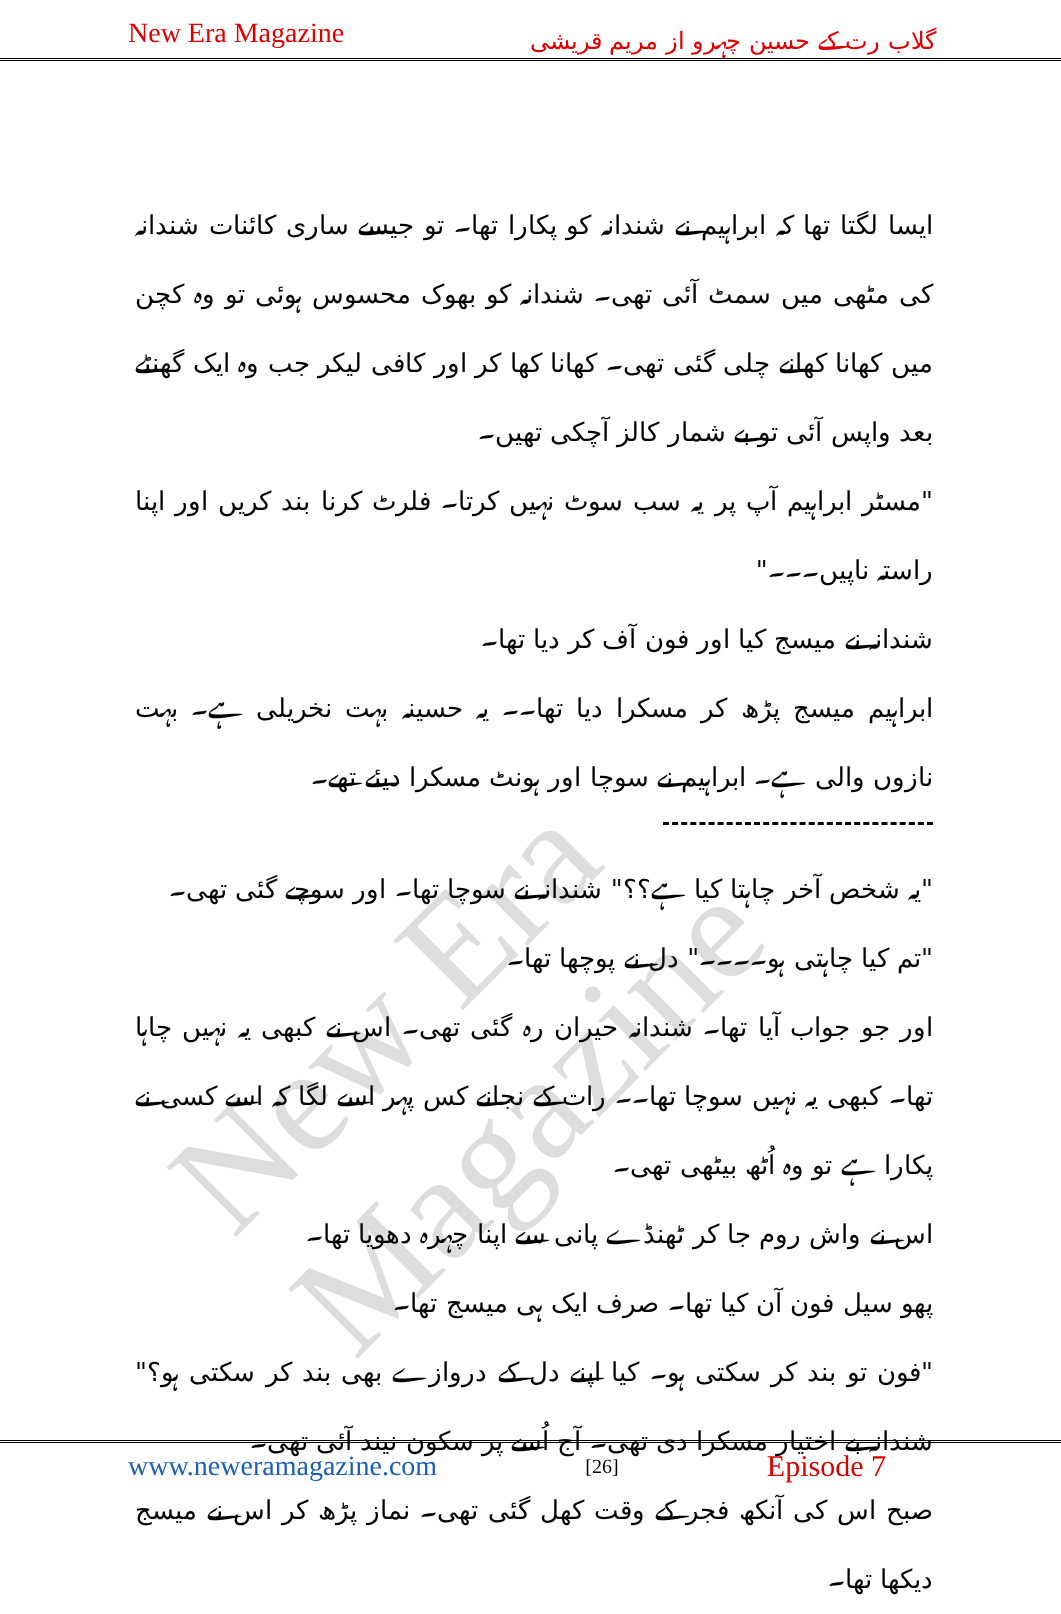New Era Magazine
New Era Magazine گلاب رت کے حسین چہرو از مریم قریشی
ایسا لگتا تھا کہ ابراہیم نے شندانہ کو پکارا تھا۔ تو جیسے ساری کائنات شندانہ کی مٹھی میں سمٹ آئی تھی۔ شندانہ کو بھوک محسوس ہوئی تو وہ کچن میں کھانا کھانے چلی گئی تھی۔ کھانا کھا کر اور کافی لیکر جب وہ ایک گھنٹے بعد واپس آئی تو بے شمار کالز آچکی تھیں۔
"مسٹر ابراہیم آپ پر یہ سب سوٹ نہیں کرتا۔ فلرٹ کرنا بند کریں اور اپنا راستہ ناپیں۔۔۔"
شندانہ نے میسج کیا اور فون آف کر دیا تھا۔
ابراہیم میسج پڑھ کر مسکرا دیا تھا۔۔ یہ حسینہ بہت نخریلی ہے۔ بہت نازوں والی ہے۔ ابراہیم نے سوچا اور ہونٹ مسکرا دیئے تھے۔
"یہ شخص آخر چاہتا کیا ہے؟؟" شندانہ نے سوچا تھا۔ اور سوچے گئی تھی۔
"تم کیا چاہتی ہو۔۔۔۔" دل نے پوچھا تھا۔
اور جو جواب آیا تھا۔ شندانہ حیران رہ گئی تھی۔ اس نے کبھی یہ نہیں چاہا تھا۔ کبھی یہ نہیں سوچا تھا۔۔ رات کے نجانے کس پہر اسے لگا کہ اسے کسی نے پکارا ہے تو وہ اُٹھ بیٹھی تھی۔
اس نے واش روم جا کر ٹھنڈے پانی سے اپنا چہرہ دھویا تھا۔
پھو سیل فون آن کیا تھا۔ صرف ایک ہی میسج تھا۔
"فون تو بند کر سکتی ہو۔ کیا اپنے دل کے دروازے بھی بند کر سکتی ہو؟" شندانہ بے اختیار مسکرا دی تھی۔ آج اُسے پر سکون نیند آئی تھی۔
صبح اس کی آنکھ فجر کے وقت کھل گئی تھی۔ نماز پڑھ کر اس نے میسج دیکھا تھا۔
www.neweramagazine.com [26] Episode 7